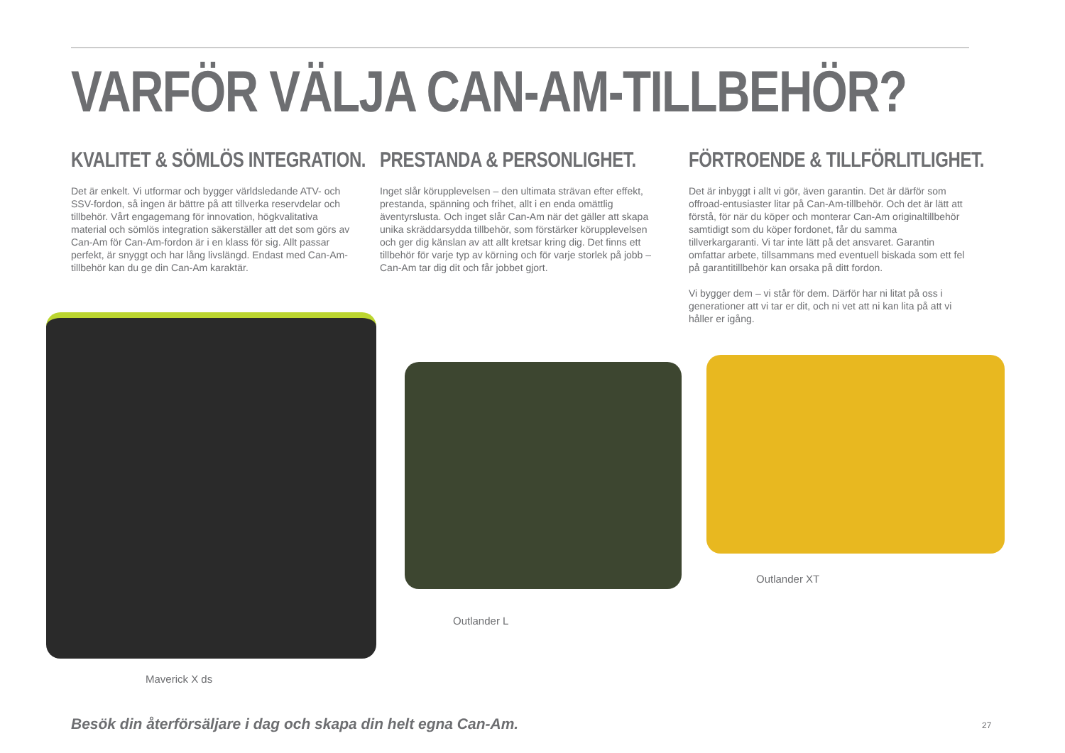VARFÖR VÄLJA CAN-AM-TILLBEHÖR?
KVALITET & SÖMLÖS INTEGRATION.
Det är enkelt. Vi utformar och bygger världsledande ATV- och SSV-fordon, så ingen är bättre på att tillverka reservdelar och tillbehör. Vårt engagemang för innovation, högkvalitativa material och sömlös integration säkerställer att det som görs av Can-Am för Can-Am-fordon är i en klass för sig. Allt passar perfekt, är snyggt och har lång livslängd. Endast med Can-Am-tillbehör kan du ge din Can-Am karaktär.
PRESTANDA & PERSONLIGHET.
Inget slår körupplevelsen – den ultimata strävan efter effekt, prestanda, spänning och frihet, allt i en enda omättlig äventyrslusta. Och inget slår Can-Am när det gäller att skapa unika skräddarsydda tillbehör, som förstärker körupplevelsen och ger dig känslan av att allt kretsar kring dig. Det finns ett tillbehör för varje typ av körning och för varje storlek på jobb – Can-Am tar dig dit och får jobbet gjort.
FÖRTROENDE & TILLFÖRLITLIGHET.
Det är inbyggt i allt vi gör, även garantin. Det är därför som offroad-entusiaster litar på Can-Am-tillbehör. Och det är lätt att förstå, för när du köper och monterar Can-Am originaltillbehör samtidigt som du köper fordonet, får du samma tillverkargaranti. Vi tar inte lätt på det ansvaret. Garantin omfattar arbete, tillsammans med eventuell biskada som ett fel på garantitillbehör kan orsaka på ditt fordon.
Vi bygger dem – vi står för dem. Därför har ni litat på oss i generationer att vi tar er dit, och ni vet att ni kan lita på att vi håller er igång.
Maverick X ds
Outlander L
Outlander XT
Besök din återförsäljare i dag och skapa din helt egna Can-Am.
27